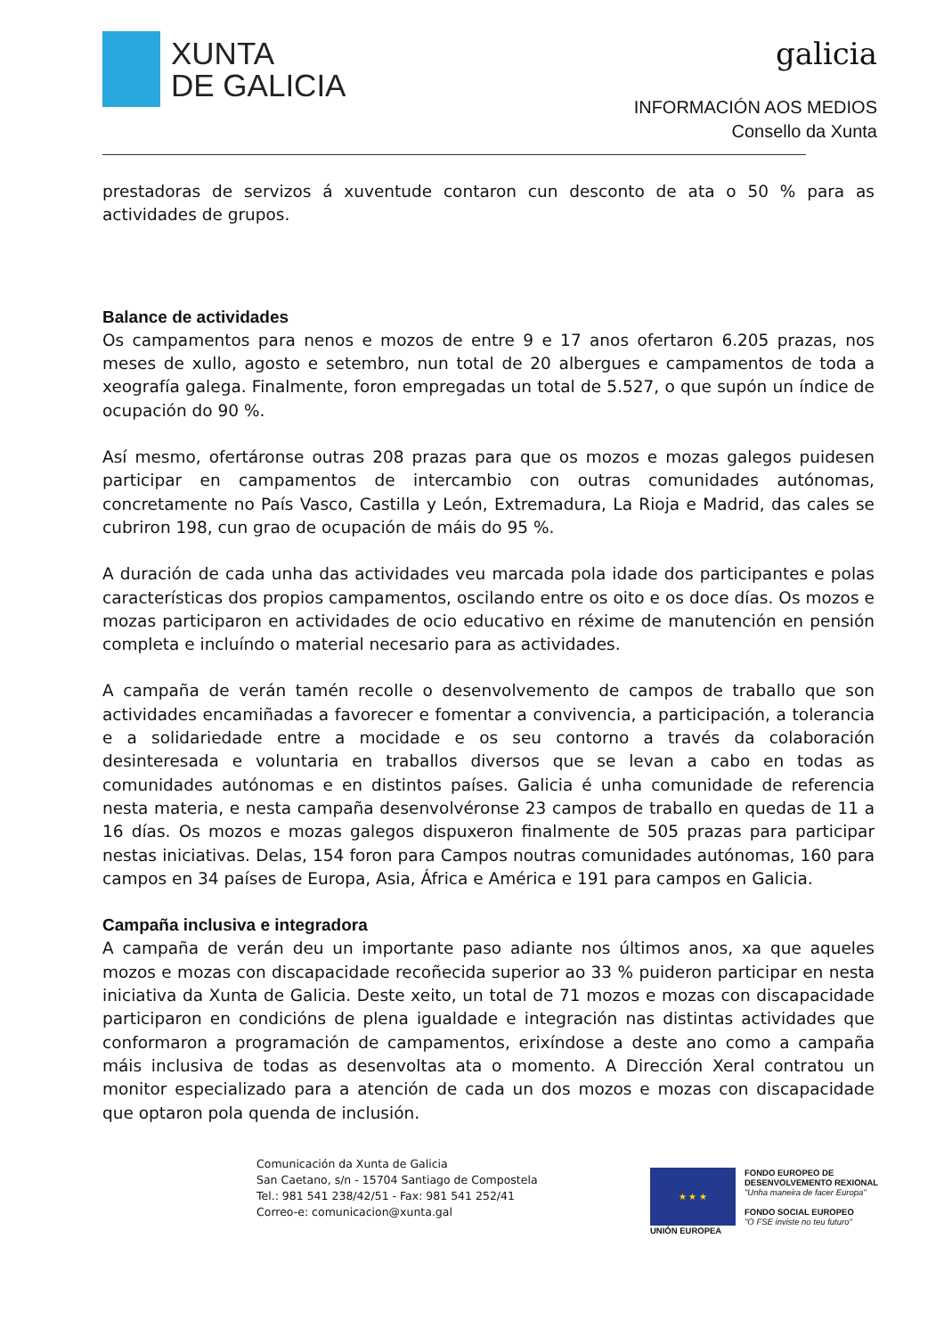XUNTA
DE GALICIA
galicia
INFORMACIÓN AOS MEDIOS
Consello da Xunta
prestadoras de servizos á xuventude contaron cun desconto de ata o 50 % para as actividades de grupos.
Balance de actividades
Os campamentos para nenos e mozos de entre 9 e 17 anos ofertaron 6.205 prazas, nos meses de xullo, agosto e setembro, nun total de 20 albergues e campamentos de toda a xeografía galega. Finalmente, foron empregadas un total de 5.527, o que supón un índice de ocupación do 90 %.
Así mesmo, ofertáronse outras 208 prazas para que os mozos e mozas galegos puidesen participar en campamentos de intercambio con outras comunidades autónomas, concretamente no País Vasco, Castilla y León, Extremadura, La Rioja e Madrid, das cales se cubriron 198, cun grao de ocupación de máis do 95 %.
A duración de cada unha das actividades veu marcada pola idade dos participantes e polas características dos propios campamentos, oscilando entre os oito e os doce días. Os mozos e mozas participaron en actividades de ocio educativo en réxime de manutención en pensión completa e incluíndo o material necesario para as actividades.
A campaña de verán tamén recolle o desenvolvemento de campos de traballo que son actividades encamiñadas a favorecer e fomentar a convivencia, a participación, a tolerancia e a solidariedade entre a mocidade e os seu contorno a través da colaboración desinteresada e voluntaria en traballos diversos que se levan a cabo en todas as comunidades autónomas e en distintos países. Galicia é unha comunidade de referencia nesta materia, e nesta campaña desenvolvéronse 23 campos de traballo en quedas de 11 a 16 días. Os mozos e mozas galegos dispuxeron finalmente de 505 prazas para participar nestas iniciativas. Delas, 154 foron para Campos noutras comunidades autónomas, 160 para campos en 34 países de Europa, Asia, África e América e 191 para campos en Galicia.
Campaña inclusiva e integradora
A campaña de verán deu un importante paso adiante nos últimos anos, xa que aqueles mozos e mozas con discapacidade recoñecida superior ao 33 % puideron participar en nesta iniciativa da Xunta de Galicia. Deste xeito, un total de 71 mozos e mozas con discapacidade participaron en condicións de plena igualdade e integración nas distintas actividades que conformaron a programación de campamentos, erixíndose a deste ano como a campaña máis inclusiva de todas as desenvoltas ata o momento. A Dirección Xeral contratou un monitor especializado para a atención de cada un dos mozos e mozas con discapacidade que optaron pola quenda de inclusión.
Comunicación da Xunta de Galicia
San Caetano, s/n - 15704 Santiago de Compostela
Tel.: 981 541 238/42/51 - Fax: 981 541 252/41
Correo-e: comunicacion@xunta.gal
★ ★ ★
UNIÓN EUROPEA
FONDO EUROPEO DE
DESENVOLVEMENTO REXIONAL
"Unha maneira de facer Europa"
FONDO SOCIAL EUROPEO
"O FSE inviste no teu futuro"